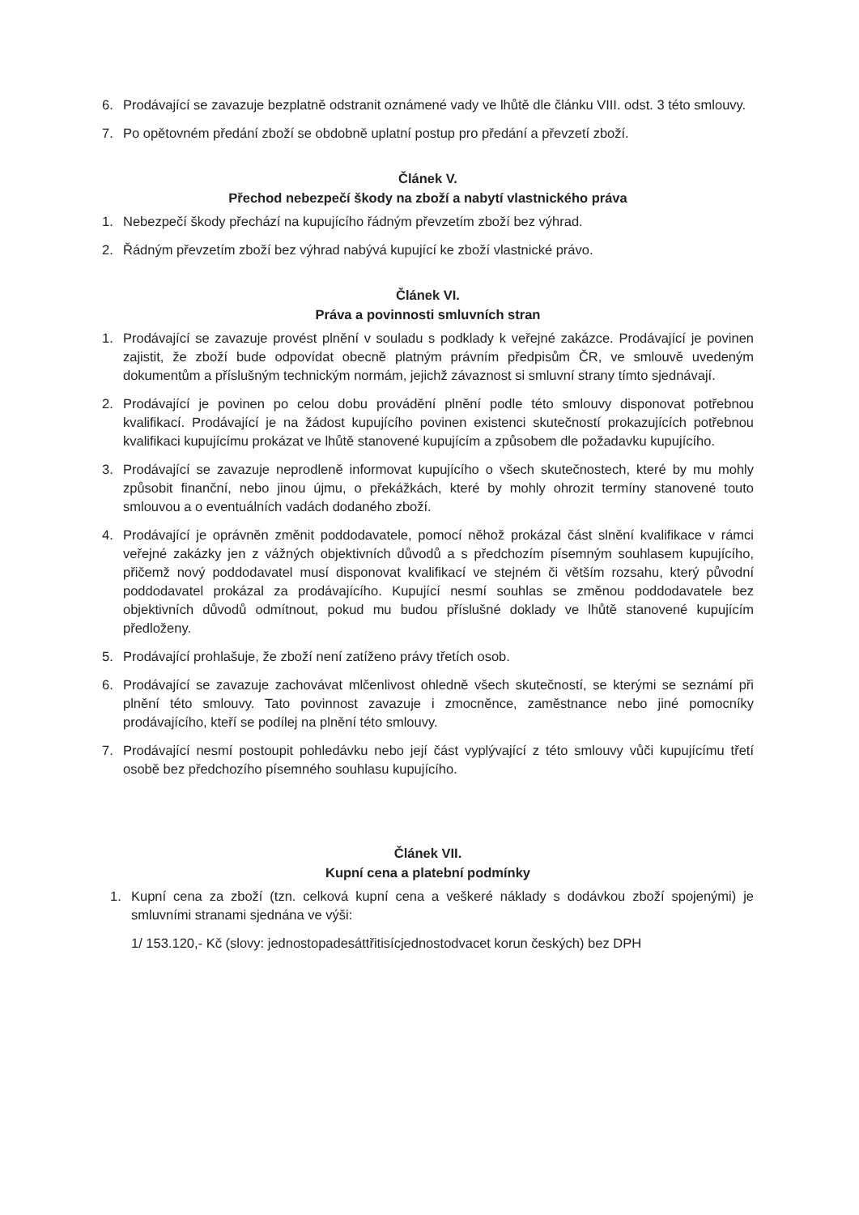6. Prodávající se zavazuje bezplatně odstranit oznámené vady ve lhůtě dle článku VIII. odst. 3 této smlouvy.
7. Po opětovném předání zboží se obdobně uplatní postup pro předání a převzetí zboží.
Článek V.
Přechod nebezpečí škody na zboží a nabytí vlastnického práva
1. Nebezpečí škody přechází na kupujícího řádným převzetím zboží bez výhrad.
2. Řádným převzetím zboží bez výhrad nabývá kupující ke zboží vlastnické právo.
Článek VI.
Práva a povinnosti smluvních stran
1. Prodávající se zavazuje provést plnění v souladu s podklady k veřejné zakázce. Prodávající je povinen zajistit, že zboží bude odpovídat obecně platným právním předpisům ČR, ve smlouvě uvedeným dokumentům a příslušným technickým normám, jejichž závaznost si smluvní strany tímto sjednávají.
2. Prodávající je povinen po celou dobu provádění plnění podle této smlouvy disponovat potřebnou kvalifikací. Prodávající je na žádost kupujícího povinen existenci skutečností prokazujících potřebnou kvalifikaci kupujícímu prokázat ve lhůtě stanovené kupujícím a způsobem dle požadavku kupujícího.
3. Prodávající se zavazuje neprodleně informovat kupujícího o všech skutečnostech, které by mu mohly způsobit finanční, nebo jinou újmu, o překážkách, které by mohly ohrozit termíny stanovené touto smlouvou a o eventuálních vadách dodaného zboží.
4. Prodávající je oprávněn změnit poddodavatele, pomocí něhož prokázal část slnění kvalifikace v rámci veřejné zakázky jen z vážných objektivních důvodů a s předchozím písemným souhlasem kupujícího, přičemž nový poddodavatel musí disponovat kvalifikací ve stejném či větším rozsahu, který původní poddodavatel prokázal za prodávajícího. Kupující nesmí souhlas se změnou poddodavatele bez objektivních důvodů odmítnout, pokud mu budou příslušné doklady ve lhůtě stanovené kupujícím předloženy.
5. Prodávající prohlašuje, že zboží není zatíženo právy třetích osob.
6. Prodávající se zavazuje zachovávat mlčenlivost ohledně všech skutečností, se kterými se seznámí při plnění této smlouvy. Tato povinnost zavazuje i zmocněnce, zaměstnance nebo jiné pomocníky prodávajícího, kteří se podílej na plnění této smlouvy.
7. Prodávající nesmí postoupit pohledávku nebo její část vyplývající z této smlouvy vůči kupujícímu třetí osobě bez předchozího písemného souhlasu kupujícího.
Článek VII.
Kupní cena a platební podmínky
1. Kupní cena za zboží (tzn. celková kupní cena a veškeré náklady s dodávkou zboží spojenými) je smluvními stranami sjednána ve výši:
1/ 153.120,- Kč (slovy: jednostopadesáttřitisícjednostodvacet korun českých) bez DPH